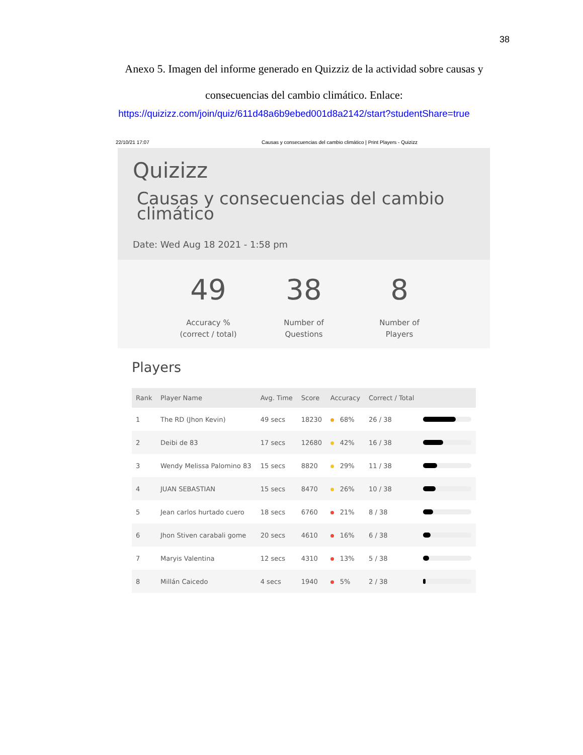38
Anexo 5. Imagen del informe generado en Quizziz de la actividad sobre causas y consecuencias del cambio climático. Enlace:
https://quizizz.com/join/quiz/611d48a6b9ebed001d8a2142/start?studentShare=true
22/10/21 17:07 Causas y consecuencias del cambio climático | Print Players - Quizizz
Quizizz
Causas y consecuencias del cambio climático
Date: Wed Aug 18 2021 - 1:58 pm
49
Accuracy % (correct / total)
38
Number of Questions
8
Number of Players
Players
| Rank | Player Name | Avg. Time | Score | Accuracy | Correct / Total | |
| --- | --- | --- | --- | --- | --- | --- |
| 1 | The RD (Jhon Kevin) | 49 secs | 18230 | 68% | 26 / 38 | |
| 2 | Deibi de 83 | 17 secs | 12680 | 42% | 16 / 38 | |
| 3 | Wendy Melissa Palomino 83 | 15 secs | 8820 | 29% | 11 / 38 | |
| 4 | JUAN SEBASTIAN | 15 secs | 8470 | 26% | 10 / 38 | |
| 5 | Jean carlos hurtado cuero | 18 secs | 6760 | 21% | 8 / 38 | |
| 6 | Jhon Stiven carabali gome | 20 secs | 4610 | 16% | 6 / 38 | |
| 7 | Maryis Valentina | 12 secs | 4310 | 13% | 5 / 38 | |
| 8 | Millán Caicedo | 4 secs | 1940 | 5% | 2 / 38 | |